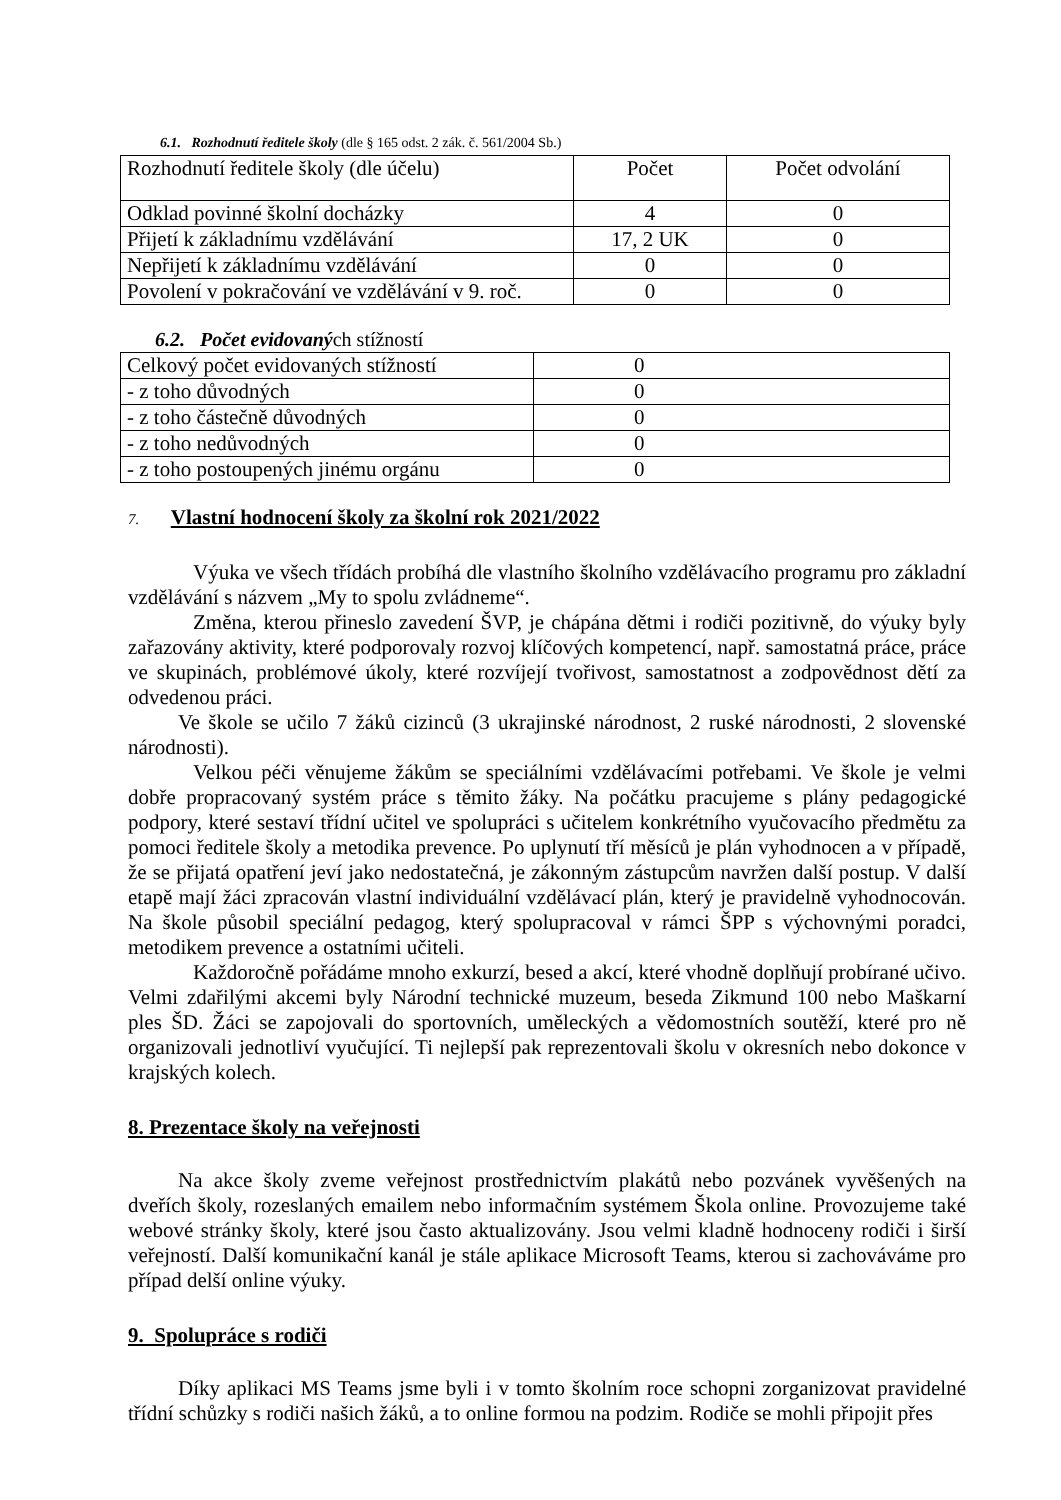6.1. Rozhodnutí ředitele školy (dle § 165 odst. 2 zák. č. 561/2004 Sb.)
| Rozhodnutí ředitele školy (dle účelu) | Počet | Počet odvolání |
| Odklad povinné školní docházky | 4 | 0 |
| Přijetí k základnímu vzdělávání | 17, 2 UK | 0 |
| Nepřijetí k základnímu vzdělávání | 0 | 0 |
| Povolení v pokračování ve vzdělávání v 9. roč. | 0 | 0 |
6.2. Počet evidovaných stížností
| Celkový počet evidovaných stížností | 0 |
| - z toho důvodných | 0 |
| - z toho částečně důvodných | 0 |
| - z toho nedůvodných | 0 |
| - z toho postoupených jinému orgánu | 0 |
7. Vlastní hodnocení školy za školní rok 2021/2022
Výuka ve všech třídách probíhá dle vlastního školního vzdělávacího programu pro základní vzdělávání s názvem „My to spolu zvládneme“.
Změna, kterou přineslo zavedení ŠVP, je chápána dětmi i rodiči pozitivně, do výuky byly zařazovány aktivity, které podporovaly rozvoj klíčových kompetencí, např. samostatná práce, práce ve skupinách, problémové úkoly, které rozvíjejí tvořivost, samostatnost a zodpovědnost dětí za odvedenou práci.
Ve škole se učilo 7 žáků cizinců (3 ukrajinské národnost, 2 ruské národnosti, 2 slovenské národnosti).
Velkou péči věnujeme žákům se speciálními vzdělávacími potřebami. Ve škole je velmi dobře propracovaný systém práce s těmito žáky. Na počátku pracujeme s plány pedagogické podpory, které sestaví třídní učitel ve spolupráci s učitelem konkrétního vyučovacího předmětu za pomoci ředitele školy a metodika prevence. Po uplynutí tří měsíců je plán vyhodnocen a v případě, že se přijatá opatření jeví jako nedostatečná, je zákonným zástupcům navržen další postup. V další etapě mají žáci zpracován vlastní individuální vzdělávací plán, který je pravidelně vyhodnocován. Na škole působil speciální pedagog, který spolupracoval v rámci ŠPP s výchovnými poradci, metodikem prevence a ostatními učiteli.
Každoročně pořádáme mnoho exkurzí, besed a akcí, které vhodně doplňují probírané učivo. Velmi zdařilými akcemi byly Národní technické muzeum, beseda Zikmund 100 nebo Maškarní ples ŠD. Žáci se zapojovali do sportovních, uměleckých a vědomostních soutěží, které pro ně organizovali jednotliví vyučující. Ti nejlepší pak reprezentovali školu v okresních nebo dokonce v krajských kolech.
8. Prezentace školy na veřejnosti
Na akce školy zveme veřejnost prostřednictvím plakátů nebo pozvánek vyvěšených na dveřích školy, rozeslaných emailem nebo informačním systémem Škola online. Provozujeme také webové stránky školy, které jsou často aktualizovány. Jsou velmi kladně hodnoceny rodiči i širší veřejností. Další komunikační kanál je stále aplikace Microsoft Teams, kterou si zachováváme pro případ delší online výuky.
9. Spolupráce s rodiči
Díky aplikaci MS Teams jsme byli i v tomto školním roce schopni zorganizovat pravidelné třídní schůzky s rodiči našich žáků, a to online formou na podzim. Rodiče se mohli připojit přes